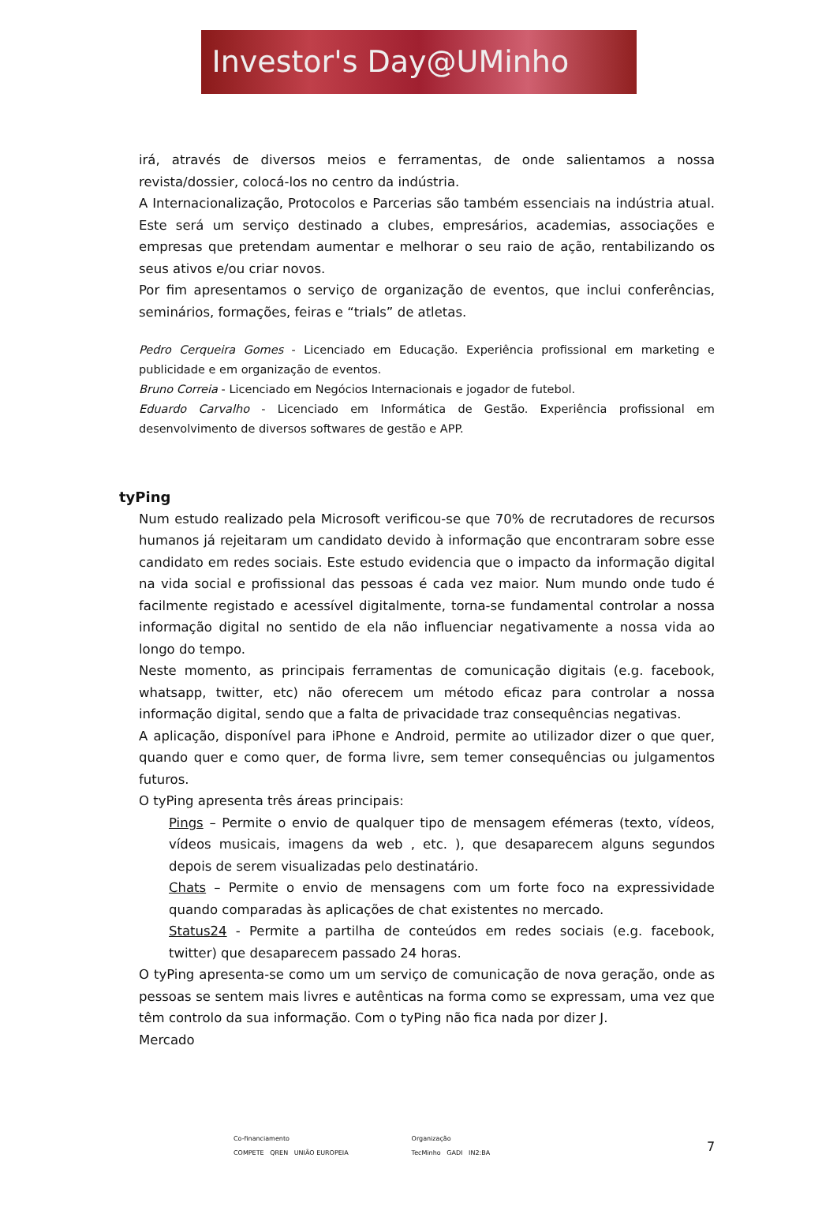Investor's Day@UMinho
irá, através de diversos meios e ferramentas, de onde salientamos a nossa revista/dossier, colocá-los no centro da indústria.
A Internacionalização, Protocolos e Parcerias são também essenciais na indústria atual. Este será um serviço destinado a clubes, empresários, academias, associações e empresas que pretendam aumentar e melhorar o seu raio de ação, rentabilizando os seus ativos e/ou criar novos.
Por fim apresentamos o serviço de organização de eventos, que inclui conferências, seminários, formações, feiras e “trials” de atletas.
Pedro Cerqueira Gomes - Licenciado em Educação. Experiência profissional em marketing e publicidade e em organização de eventos.
Bruno Correia - Licenciado em Negócios Internacionais e jogador de futebol.
Eduardo Carvalho - Licenciado em Informática de Gestão. Experiência profissional em desenvolvimento de diversos softwares de gestão e APP.
tyPing
Num estudo realizado pela Microsoft verificou-se que 70% de recrutadores de recursos humanos já rejeitaram um candidato devido à informação que encontraram sobre esse candidato em redes sociais. Este estudo evidencia que o impacto da informação digital na vida social e profissional das pessoas é cada vez maior. Num mundo onde tudo é facilmente registado e acessível digitalmente, torna-se fundamental controlar a nossa informação digital no sentido de ela não influenciar negativamente a nossa vida ao longo do tempo.
Neste momento, as principais ferramentas de comunicação digitais (e.g. facebook, whatsapp, twitter, etc) não oferecem um método eficaz para controlar a nossa informação digital, sendo que a falta de privacidade traz consequências negativas.
A aplicação, disponível para iPhone e Android, permite ao utilizador dizer o que quer, quando quer e como quer, de forma livre, sem temer consequências ou julgamentos futuros.
O tyPing apresenta três áreas principais:
Pings – Permite o envio de qualquer tipo de mensagem efémeras (texto, vídeos, vídeos musicais, imagens da web , etc. ), que desaparecem alguns segundos depois de serem visualizadas pelo destinatário.
Chats – Permite o envio de mensagens com um forte foco na expressividade quando comparadas às aplicações de chat existentes no mercado.
Status24 - Permite a partilha de conteúdos em redes sociais (e.g. facebook, twitter) que desaparecem passado 24 horas.
O tyPing apresenta-se como um um serviço de comunicação de nova geração, onde as pessoas se sentem mais livres e autênticas na forma como se expressam, uma vez que têm controlo da sua informação. Com o tyPing não fica nada por dizer J.
Mercado
Co-financiamento
COMPETE QREN UNIÃO EUROPEIA
Organização
TecMinho GADI IN2:BA
7